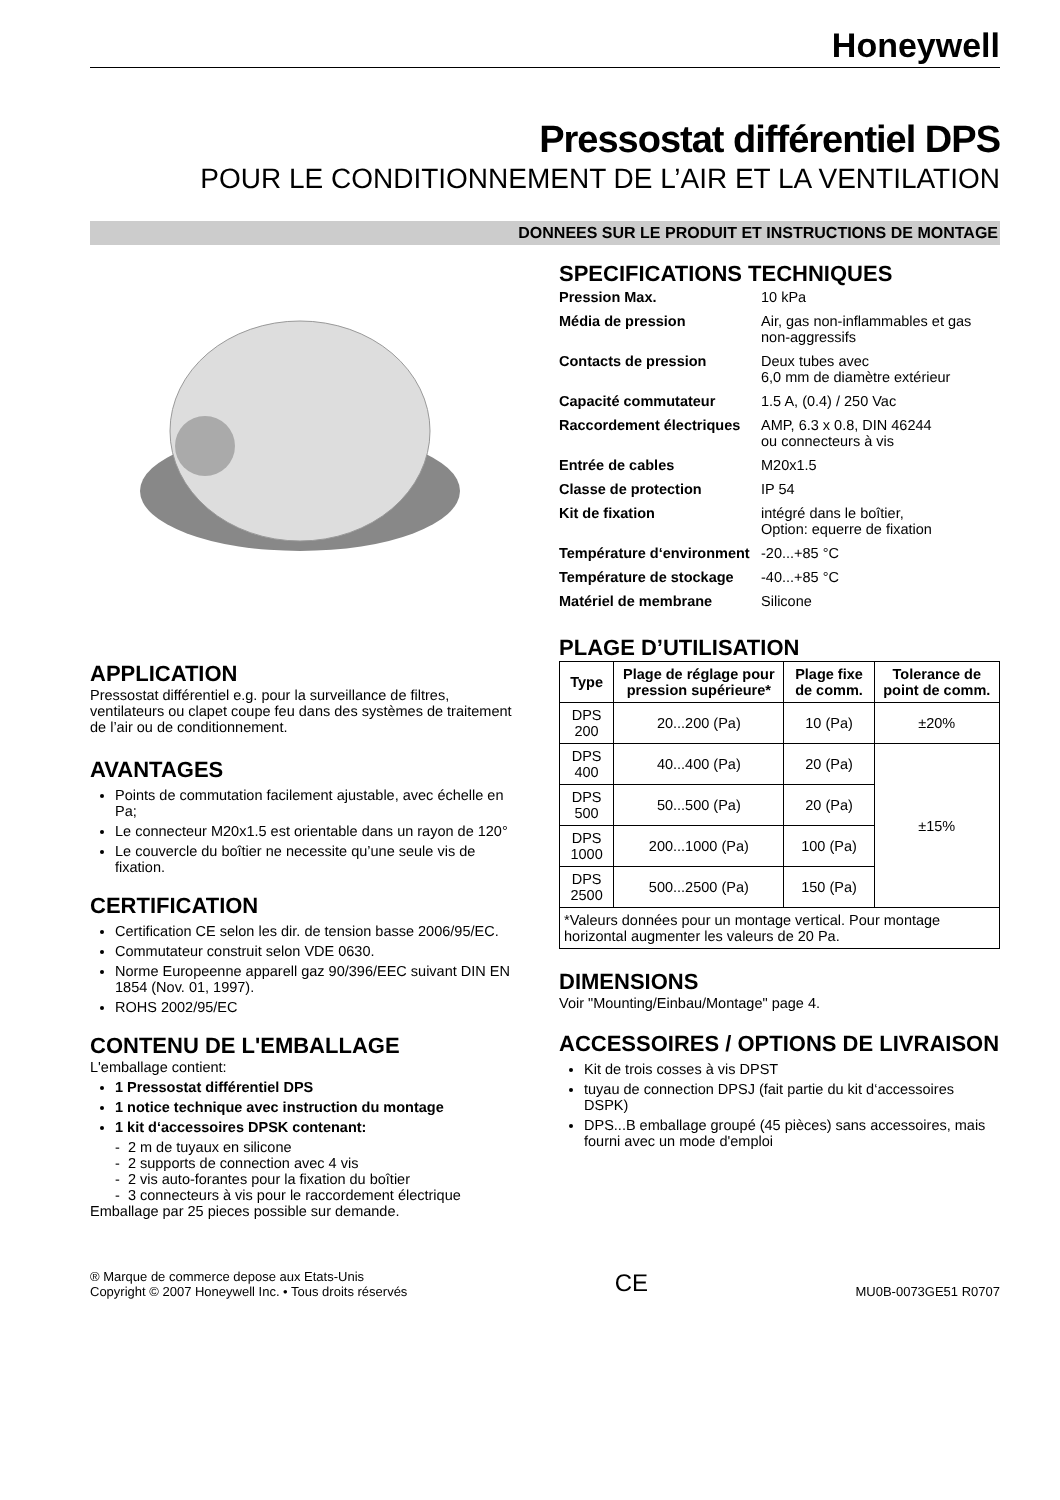Honeywell
Pressostat différentiel DPS
POUR LE CONDITIONNEMENT DE L’AIR ET LA VENTILATION
DONNEES SUR LE PRODUIT ET INSTRUCTIONS DE MONTAGE
APPLICATION
Pressostat différentiel e.g. pour la surveillance de filtres, ventilateurs ou clapet coupe feu dans des systèmes de traitement de l’air ou de conditionnement.
AVANTAGES
Points de commutation facilement ajustable, avec échelle en Pa;
Le connecteur M20x1.5 est orientable dans un rayon de 120°
Le couvercle du boîtier ne necessite qu’une seule vis de fixation.
CERTIFICATION
Certification CE selon les dir. de tension basse 2006/95/EC.
Commutateur construit selon VDE 0630.
Norme Europeenne apparell gaz 90/396/EEC suivant DIN EN 1854 (Nov. 01, 1997).
ROHS 2002/95/EC
CONTENU DE L'EMBALLAGE
L'emballage contient:
1 Pressostat différentiel DPS
1 notice technique avec instruction du montage
1 kit d‘accessoires DPSK contenant:
- 2 m de tuyaux en silicone
- 2 supports de connection avec 4 vis
- 2 vis auto-forantes pour la fixation du boîtier
- 3 connecteurs à vis pour le raccordement électrique
Emballage par 25 pieces possible sur demande.
SPECIFICATIONS TECHNIQUES
| Pression Max. | 10 kPa |
| Média de pression | Air, gas non-inflammables et gas non-aggressifs |
| Contacts de pression | Deux tubes avec 6,0 mm de diamètre extérieur |
| Capacité commutateur | 1.5 A, (0.4) / 250 Vac |
| Raccordement électriques | AMP, 6.3 x 0.8, DIN 46244 ou connecteurs à vis |
| Entrée de cables | M20x1.5 |
| Classe de protection | IP 54 |
| Kit de fixation | intégré dans le boîtier, Option: equerre de fixation |
| Température d‘environment | -20...+85 °C |
| Température de stockage | -40...+85 °C |
| Matériel de membrane | Silicone |
PLAGE D’UTILISATION
| Type | Plage de réglage pour pression supérieure* | Plage fixe de comm. | Tolerance de point de comm. |
| --- | --- | --- | --- |
| DPS 200 | 20...200 (Pa) | 10 (Pa) | ±20% |
| DPS 400 | 40...400 (Pa) | 20 (Pa) | ±15% |
| DPS 500 | 50...500 (Pa) | 20 (Pa) | |
| DPS 1000 | 200...1000 (Pa) | 100 (Pa) | |
| DPS 2500 | 500...2500 (Pa) | 150 (Pa) | |
| *Valeurs données pour un montage vertical. Pour montage horizontal augmenter les valeurs de 20 Pa. | | | |
DIMENSIONS
Voir "Mounting/Einbau/Montage" page 4.
ACCESSOIRES / OPTIONS DE LIVRAISON
Kit de trois cosses à vis DPST
tuyau de connection DPSJ (fait partie du kit d‘accessoires DSPK)
DPS...B emballage groupé (45 pièces) sans accessoires, mais fourni avec un mode d'emploi
® Marque de commerce depose aux Etats-Unis
Copyright © 2007 Honeywell Inc. • Tous droits réservés
CE
MU0B-0073GE51 R0707